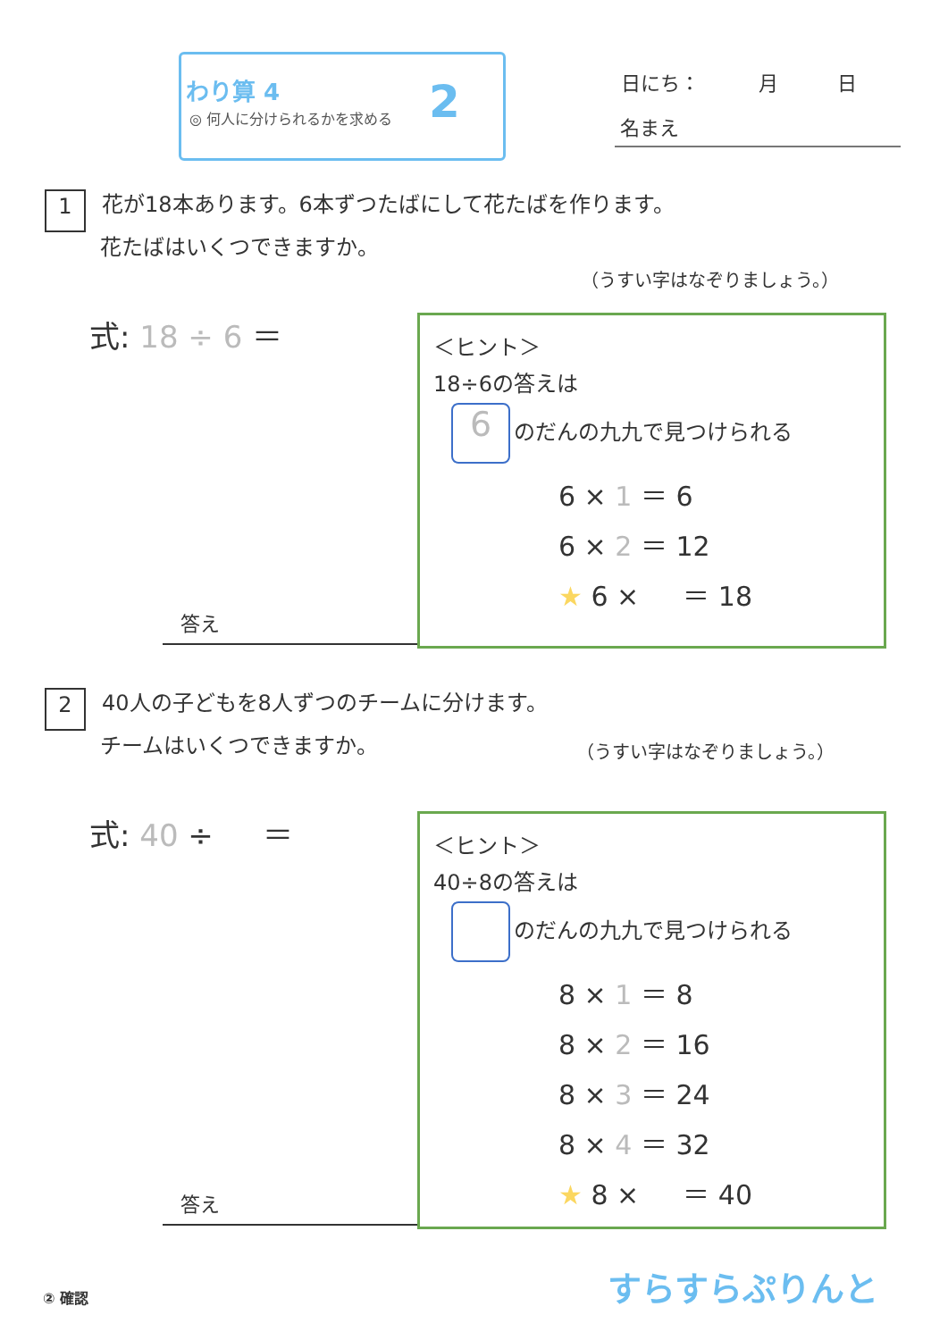わり算 4
◎ 何人に分けられるかを求める 2 日にち：　　　月　　　日
名まえ
1 花が18本あります。6本ずつたばにして花たばを作ります。
花たばはいくつできますか。
（うすい字はなぞりましょう。）
式: 18 ÷ 6 ＝
答え
＜ヒント＞
18÷6の答えは
6 のだんの九九で見つけられる
6 × 1 ＝ 6
6 × 2 ＝ 12
★ 6 × 　 ＝ 18
2 40人の子どもを8人ずつのチームに分けます。
チームはいくつできますか。
（うすい字はなぞりましょう。）
式: 40 ÷ 　 ＝
答え
＜ヒント＞
40÷8の答えは
のだんの九九で見つけられる
8 × 1 ＝ 8
8 × 2 ＝ 16
8 × 3 ＝ 24
8 × 4 ＝ 32
★ 8 × 　 ＝ 40
② 確認 すらすらぷりんと